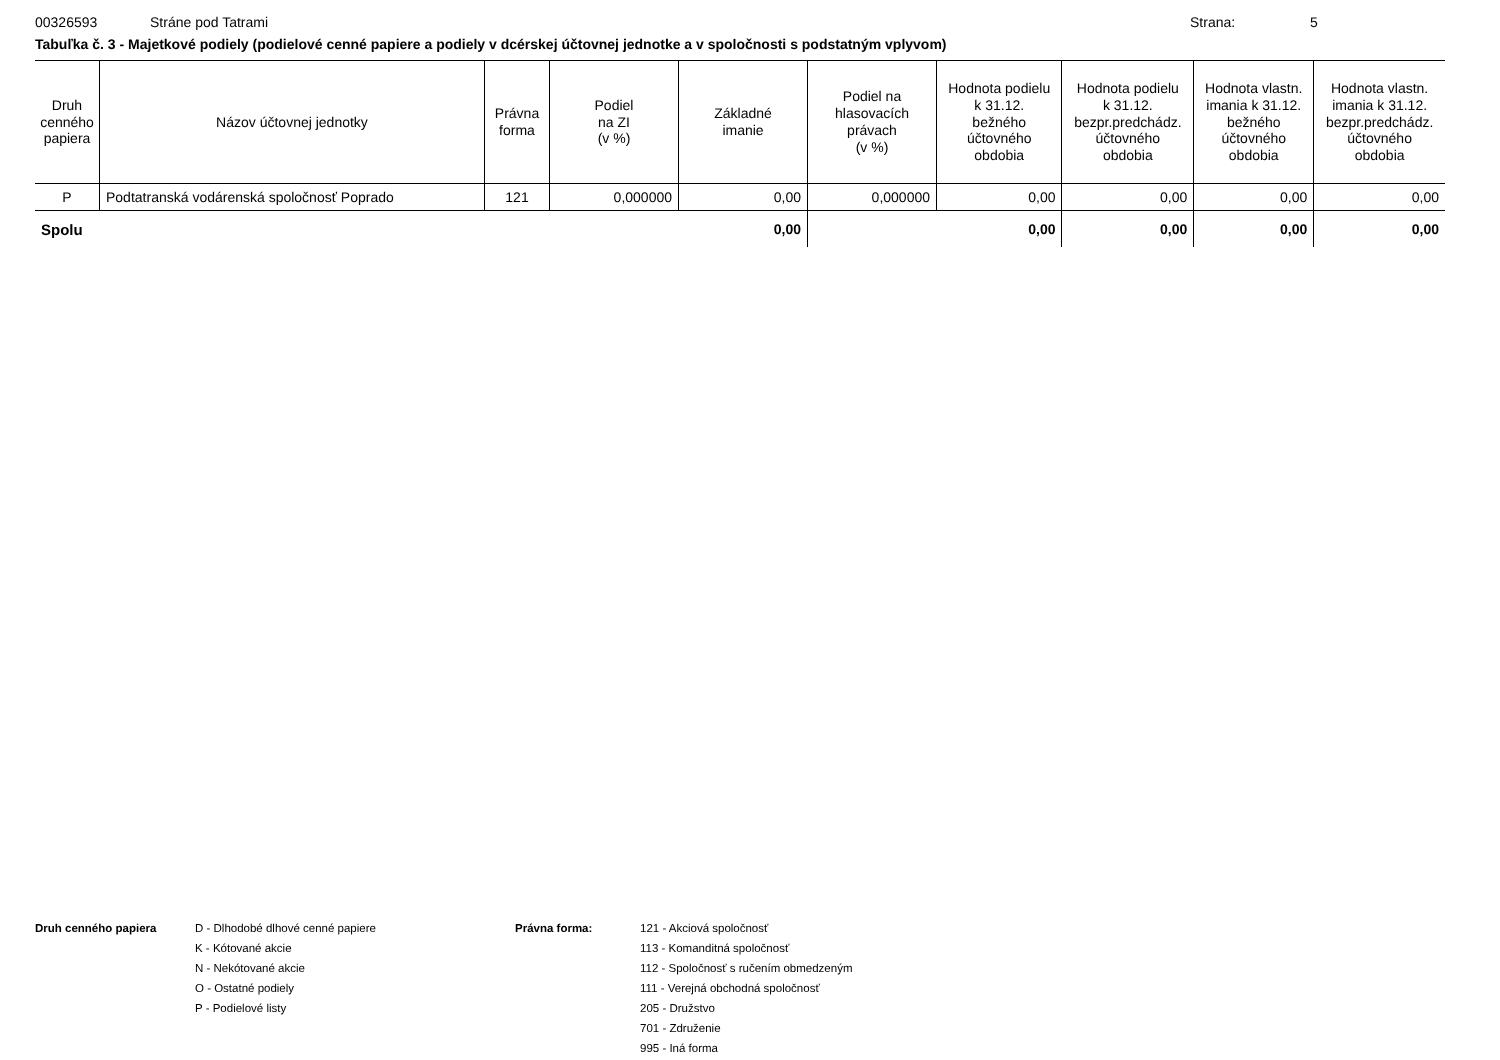00326593 Stráne pod Tatrami Strana: 5
Tabuľka č. 3 - Majetkové podiely (podielové cenné papiere a podiely v dcérskej účtovnej jednotke a v spoločnosti s podstatným vplyvom)
| Druh cenného papiera | Názov účtovnej jednotky | Právna forma | Podiel na ZI (v %) | Základné imanie | Podiel na hlasovacích právach (v %) | Hodnota podielu k 31.12. bežného účtovného obdobia | Hodnota podielu k 31.12. bezpr.predchádz. účtovného obdobia | Hodnota vlastn. imania k 31.12. bežného účtovného obdobia | Hodnota vlastn. imania k 31.12. bezpr.predchádz. účtovného obdobia |
| --- | --- | --- | --- | --- | --- | --- | --- | --- | --- |
| P | Podtatranská vodárenská spoločnosť Poprado | 121 | 0,000000 | 0,00 | 0,000000 | 0,00 | 0,00 | 0,00 | 0,00 |
| Spolu | | | | 0,00 | | 0,00 | 0,00 | 0,00 | 0,00 |
Druh cenného papiera D - Dlhodobé dlhové cenné papiere
K - Kótované akcie
N - Nekótované akcie
O - Ostatné podiely
P - Podielové listy
Právna forma: 121 - Akciová spoločnosť
113 - Komanditná spoločnosť
112 - Spoločnosť s ručením obmedzeným
111 - Verejná obchodná spoločnosť
205 - Družstvo
701 - Združenie
995 - Iná forma